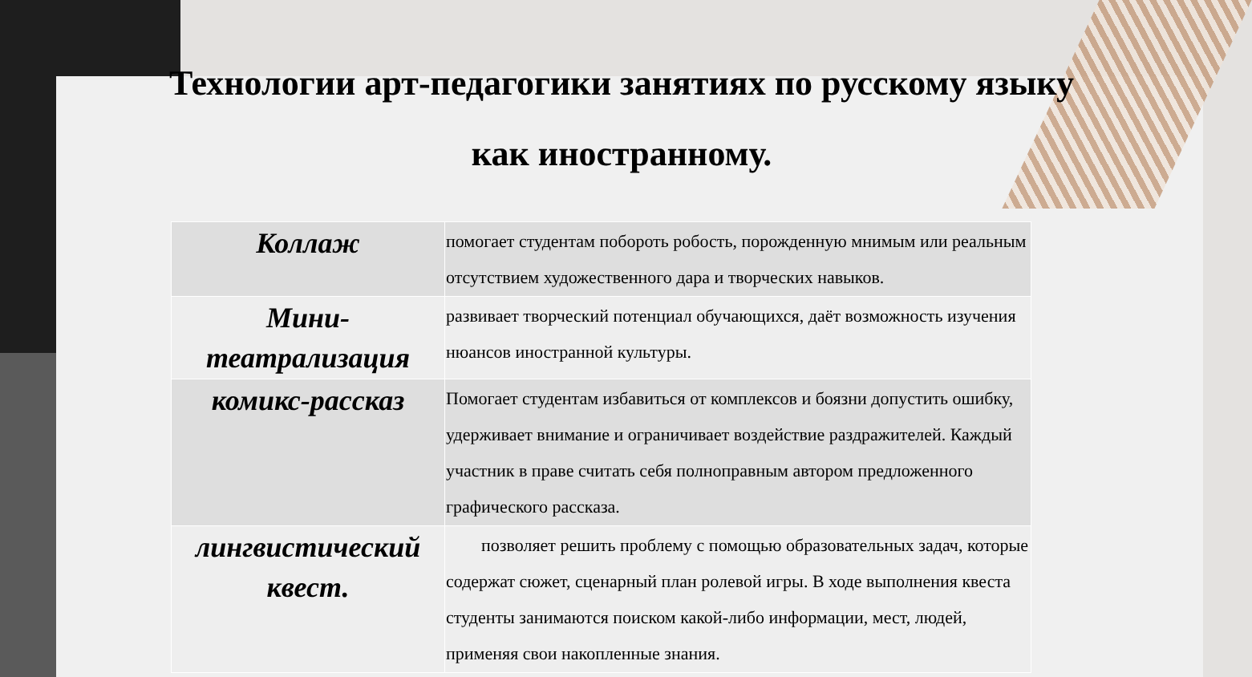Технологии арт-педагогики занятиях по русскому языку как иностранному.
| Коллаж | помогает студентам побороть робость, порожденную мнимым или реальным отсутствием художественного дара и творческих навыков. |
| Мини-театрализация | развивает творческий потенциал обучающихся, даёт возможность изучения нюансов иностранной культуры. |
| комикс-рассказ | Помогает студентам избавиться от комплексов и боязни допустить ошибку, удерживает внимание и ограничивает воздействие раздражителей. Каждый участник в праве считать себя полноправным автором предложенного графического рассказа. |
| лингвистический квест. | позволяет решить проблему с помощью образовательных задач, которые содержат сюжет, сценарный план ролевой игры. В ходе выполнения квеста студенты занимаются поиском какой-либо информации, мест, людей, применяя свои накопленные знания. |